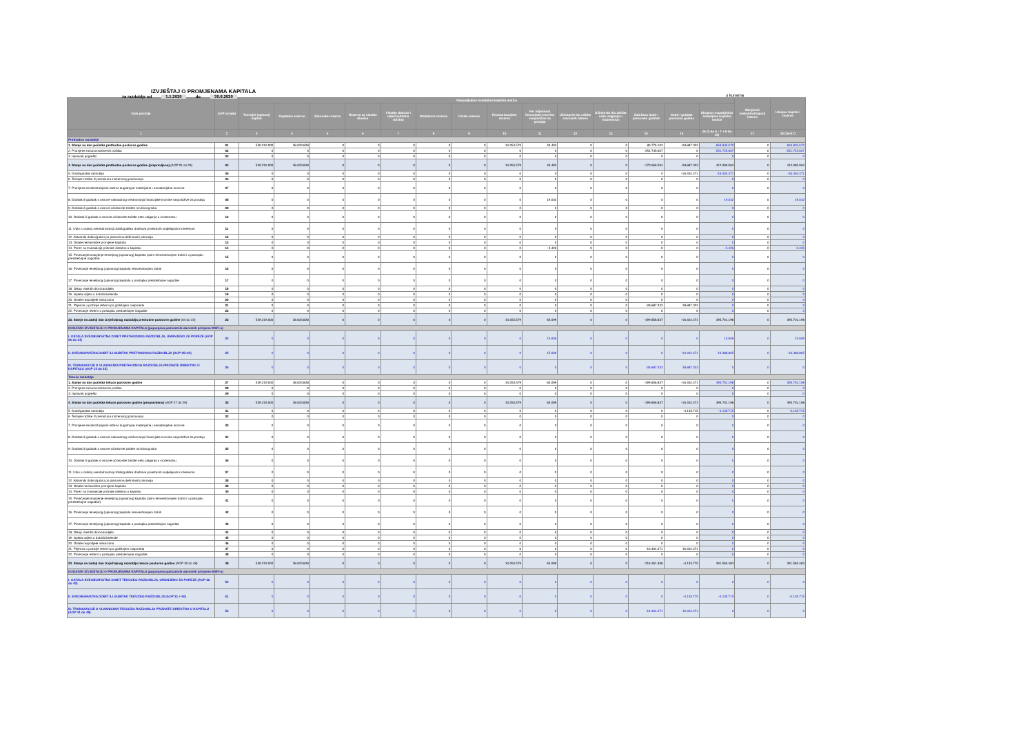IZVJEŠTAJ O PROMJENAMA KAPITALA
za razdoblje od 1.1.2020 do 30.6.2020
u kunama
| Opis pozicije | AOP oznaka | Raspodjeljivo imateljima kapitala matice | | | | | | | | | | | | | | Manjinski (nekontrolirajući) interes | Ukupno kapital i rezerve |
| --- | --- | --- | --- | --- | --- | --- | --- | --- | --- | --- | --- | --- | --- | --- | --- | --- | --- |
| | | Temeljni (upisani) kapital | Kapitalne rezerve | Zakonske rezerve | Rezerve za vlastite dionice | Vlastite dionice i udjeli (odbitna stavka) | Statutarne rezerve | Ostale rezerve | Revalorizacijske rezerve | Fer vrijednost financijske imovine raspoložive za prodaju | Učinkoviti dio zaštite novčanih tokova | Učinkoviti dio zaštite neto ulaganja u inozemstvo | Zadržana dobit / preneseni gubitak | Dobit / gubitak poslovne godine | Ukupno raspodjeljivo imateljima kapitala matice | | |
| 1 | 2 | 3 | 4 | 5 | 6 | 7 | 8 | 9 | 10 | 11 | 12 | 13 | 14 | 15 | 16 (3 do 6 - 7 + 8 do 15) | 17 | 18 (16+17) |
| Prethodno razdoblje | | | | | | | | | | | | | | | | | |
| 1. Stanje na dan početka prethodne poslovne godine | 01 | 539.219.000 | 38.623.828 | 0 | 0 | 0 | 0 | 0 | 34.054.579 | 49.493 | 0 | 0 | 80.776.103 | -28.887.333 | 663.835.670 | 0 | 663.835.670 |
| 2. Promjene računovodstvenih politika | 02 | 0 | 0 | 0 | 0 | 0 | 0 | 0 | 0 | 0 | 0 | 0 | -251.745.607 | 0 | -251.745.607 | 0 | -251.745.607 |
| 3. Ispravak pogreški | 03 | 0 | 0 | 0 | 0 | 0 | 0 | 0 | 0 | 0 | 0 | 0 | 0 | 0 | 0 | 0 | 0 |
| 4. Stanje na dan početka prethodne poslovne godine (prepravljeno) (AOP 01 do 03) | 04 | 539.219.000 | 38.623.828 | 0 | 0 | 0 | 0 | 0 | 34.054.579 | 49.493 | 0 | 0 | -170.969.504 | -28.887.333 | 412.090.063 | 0 | 412.090.063 |
| 5. Dobit/gubitak razdoblja | 05 | 0 | 0 | 0 | 0 | 0 | 0 | 0 | 0 | 0 | 0 | 0 | 0 | -16.404.471 | -16.404.471 | 0 | -16.404.471 |
| 6. Tečajne razlike iz preračuna inozemnog poslovanja | 06 | 0 | 0 | 0 | 0 | 0 | 0 | 0 | 0 | 0 | 0 | 0 | 0 | 0 | 0 | 0 | 0 |
| 7. Promjene revalorizacijskih rezervi dugotrajne materijalne i nematerijalne imovine | 07 | 0 | 0 | 0 | 0 | 0 | 0 | 0 | 0 | 0 | 0 | 0 | 0 | 0 | 0 | 0 | 0 |
| 8. Dobitak ili gubitak s osnove naknadnog vrednovanja financijske imovine raspoložive za prodaju | 08 | 0 | 0 | 0 | 0 | 0 | 0 | 0 | 0 | 19.032 | 0 | 0 | 0 | 0 | 19.032 | 0 | 19.032 |
| 9. Dobitak ili gubitak s osnove učinkovite zaštite novčanog toka | 09 | 0 | 0 | 0 | 0 | 0 | 0 | 0 | 0 | 0 | 0 | 0 | 0 | 0 | 0 | 0 | 0 |
| 10. Dobitak ili gubitak s osnove učinkovite zaštite neto ulaganja u inozemstvu | 10 | 0 | 0 | 0 | 0 | 0 | 0 | 0 | 0 | 0 | 0 | 0 | 0 | 0 | 0 | 0 | 0 |
| 11. Udio u ostaloj sveobuhvatnoj dobiti/gubitku društava povezanih sudjelujućim interesom | 11 | 0 | 0 | 0 | 0 | 0 | 0 | 0 | 0 | 0 | 0 | 0 | 0 | 0 | 0 | 0 | 0 |
| 12. Aktuarski dobici/gubici po planovima definiranih primanja | 12 | 0 | 0 | 0 | 0 | 0 | 0 | 0 | 0 | 0 | 0 | 0 | 0 | 0 | 0 | 0 | 0 |
| 13. Ostale nevlasničke promjene kapitala | 13 | 0 | 0 | 0 | 0 | 0 | 0 | 0 | 0 | 0 | 0 | 0 | 0 | 0 | 0 | 0 | 0 |
| 14. Porez na transakcije priznate direktno u kapitalu | 14 | 0 | 0 | 0 | 0 | 0 | 0 | 0 | 0 | -3.426 | 0 | 0 | 0 | 0 | -3.426 | 0 | -3.426 |
| 15. Povećanje/smanjenje temeljnog (upisanog) kapitala (osim reinvestiranjem dobiti i u postupku predstečajne nagodbe | 15 | 0 | 0 | 0 | 0 | 0 | 0 | 0 | 0 | 0 | 0 | 0 | 0 | 0 | 0 | 0 | 0 |
| 16. Povećanje temeljnog (upisanog) kapitala reinvestiranjem dobiti | 16 | 0 | 0 | 0 | 0 | 0 | 0 | 0 | 0 | 0 | 0 | 0 | 0 | 0 | 0 | 0 | 0 |
| 17. Povećanje temeljnog (upisanog) kapitala u postupku predstečajne nagodbe | 17 | 0 | 0 | 0 | 0 | 0 | 0 | 0 | 0 | 0 | 0 | 0 | 0 | 0 | 0 | 0 | 0 |
| 18. Otkup vlastitih dionica/udjela | 18 | 0 | 0 | 0 | 0 | 0 | 0 | 0 | 0 | 0 | 0 | 0 | 0 | 0 | 0 | 0 | 0 |
| 19. Isplata udjela u dobiti/dividende | 19 | 0 | 0 | 0 | 0 | 0 | 0 | 0 | 0 | 0 | 0 | 0 | 0 | 0 | 0 | 0 | 0 |
| 20. Ostale raspodjele vlasnicima | 20 | 0 | 0 | 0 | 0 | 0 | 0 | 0 | 0 | 0 | 0 | 0 | 0 | 0 | 0 | 0 | 0 |
| 21. Prijenos u pozicije rezervi po godišnjem rasporedu | 21 | 0 | 0 | 0 | 0 | 0 | 0 | 0 | 0 | 0 | 0 | 0 | -28.887.333 | 28.887.333 | 0 | 0 | 0 |
| 22. Povećanje rezervi u postupku predstečajne nagodbe | 22 | 0 | 0 | 0 | 0 | 0 | 0 | 0 | 0 | 0 | 0 | 0 | 0 | 0 | 0 | 0 | 0 |
| 23. Stanje na zadnji dan izvještajnog razdoblja prethodne poslovne godine (04 do 22) | 23 | 539.219.000 | 38.623.828 | 0 | 0 | 0 | 0 | 0 | 34.054.579 | 65.099 | 0 | 0 | -199.856.837 | -16.404.471 | 395.701.198 | 0 | 395.701.198 |
| DODATAK IZVJEŠTAJU O PROMJENAMA KAPITALA (popunjava poduzetnik obveznik primjene MSFI-a) | | | | | | | | | | | | | | | | | |
| I. OSTALA SVEOBUHVATNA DOBIT PRETHODNOG RAZDOBLJA, UMANJENO ZA POREZE (AOP 06 do 14) | 24 | 0 | 0 | 0 | 0 | 0 | 0 | 0 | 0 | 15.606 | 0 | 0 | 0 | 0 | 15.606 | 0 | 15.606 |
| II. SVEOBUHVATNA DOBIT ILI GUBITAK PRETHODNOG RAZDOBLJA (AOP 05+24) | 25 | 0 | 0 | 0 | 0 | 0 | 0 | 0 | 0 | 15.606 | 0 | 0 | 0 | -16.404.471 | -16.388.865 | 0 | -16.388.865 |
| III. TRANSAKCIJE S VLASNICIMA PRETHODNOG RAZDOBLJA PRIZNATE DIREKTNO U KAPITALU (AOP 15 do 22) | 26 | 0 | 0 | 0 | 0 | 0 | 0 | 0 | 0 | 0 | 0 | 0 | -28.887.333 | 28.887.333 | 0 | 0 | 0 |
| Tekuće razdoblje | | | | | | | | | | | | | | | | | |
| 1. Stanje na dan početka tekuće poslovne godine | 27 | 539.219.000 | 38.623.828 | 0 | 0 | 0 | 0 | 0 | 34.054.579 | 65.099 | 0 | 0 | -199.856.837 | -16.404.471 | 395.701.198 | 0 | 395.701.198 |
| 2. Promjene računovodstvenih politika | 28 | 0 | 0 | 0 | 0 | 0 | 0 | 0 | 0 | 0 | 0 | 0 | 0 | 0 | 0 | 0 | 0 |
| 3. Ispravak pogreški | 29 | 0 | 0 | 0 | 0 | 0 | 0 | 0 | 0 | 0 | 0 | 0 | 0 | 0 | 0 | 0 | 0 |
| 4. Stanje na dan početka tekuće poslovne godine (prepravljeno) (AOP 27 do 29) | 30 | 539.219.000 | 38.623.828 | 0 | 0 | 0 | 0 | 0 | 34.054.579 | 65.099 | 0 | 0 | -199.856.837 | -16.404.471 | 395.701.198 | 0 | 395.701.198 |
| 5. Dobit/gubitak razdoblja | 31 | 0 | 0 | 0 | 0 | 0 | 0 | 0 | 0 | 0 | 0 | 0 | 0 | -4.135.715 | -4.135.715 | 0 | -4.135.715 |
| 6. Tečajne razlike iz preračuna inozemnog poslovanja | 32 | 0 | 0 | 0 | 0 | 0 | 0 | 0 | 0 | 0 | 0 | 0 | 0 | 0 | 0 | 0 | 0 |
| 7. Promjene revalorizacijskih rezervi dugotrajne materijalne i nematerijalne imovine | 33 | 0 | 0 | 0 | 0 | 0 | 0 | 0 | 0 | 0 | 0 | 0 | 0 | 0 | 0 | 0 | 0 |
| 8. Dobitak ili gubitak s osnove naknadnog vrednovanja financijske imovine raspoložive za prodaju | 34 | 0 | 0 | 0 | 0 | 0 | 0 | 0 | 0 | 0 | 0 | 0 | 0 | 0 | 0 | 0 | 0 |
| 9. Dobitak ili gubitak s osnove učinkovite zaštite novčanog toka | 35 | 0 | 0 | 0 | 0 | 0 | 0 | 0 | 0 | 0 | 0 | 0 | 0 | 0 | 0 | 0 | 0 |
| 10. Dobitak ili gubitak s osnove učinkovite zaštite neto ulaganja u inozemstvu | 36 | 0 | 0 | 0 | 0 | 0 | 0 | 0 | 0 | 0 | 0 | 0 | 0 | 0 | 0 | 0 | 0 |
| 11. Udio u ostaloj sveobuhvatnoj dobiti/gubitku društava povezanih sudjelujućim interesom | 37 | 0 | 0 | 0 | 0 | 0 | 0 | 0 | 0 | 0 | 0 | 0 | 0 | 0 | 0 | 0 | 0 |
| 12. Aktuarski dobici/gubici po planovima definiranih primanja | 38 | 0 | 0 | 0 | 0 | 0 | 0 | 0 | 0 | 0 | 0 | 0 | 0 | 0 | 0 | 0 | 0 |
| 13. Ostale nevlasničke promjene kapitala | 39 | 0 | 0 | 0 | 0 | 0 | 0 | 0 | 0 | 0 | 0 | 0 | 0 | 0 | 0 | 0 | 0 |
| 14. Porez na transakcije priznate direktno u kapitalu | 40 | 0 | 0 | 0 | 0 | 0 | 0 | 0 | 0 | 0 | 0 | 0 | 0 | 0 | 0 | 0 | 0 |
| 15. Povećanje/smanjenje temeljnog (upisanog) kapitala (osim reinvestiranjem dobiti i u postupku predstečajne nagodbe) | 41 | 0 | 0 | 0 | 0 | 0 | 0 | 0 | 0 | 0 | 0 | 0 | 0 | 0 | 0 | 0 | 0 |
| 16. Povećanje temeljnog (upisanog) kapitala reinvestiranjem dobiti | 42 | 0 | 0 | 0 | 0 | 0 | 0 | 0 | 0 | 0 | 0 | 0 | 0 | 0 | 0 | 0 | 0 |
| 17. Povećanje temeljnog (upisanog) kapitala u postupku predstečajne nagodbe | 43 | 0 | 0 | 0 | 0 | 0 | 0 | 0 | 0 | 0 | 0 | 0 | 0 | 0 | 0 | 0 | 0 |
| 18. Otkup vlastitih dionica/udjela | 44 | 0 | 0 | 0 | 0 | 0 | 0 | 0 | 0 | 0 | 0 | 0 | 0 | 0 | 0 | 0 | 0 |
| 19. Isplata udjela u dobiti/dividende | 45 | 0 | 0 | 0 | 0 | 0 | 0 | 0 | 0 | 0 | 0 | 0 | 0 | 0 | 0 | 0 | 0 |
| 20. Ostale raspodjele vlasnicima | 46 | 0 | 0 | 0 | 0 | 0 | 0 | 0 | 0 | 0 | 0 | 0 | 0 | 0 | 0 | 0 | 0 |
| 21. Prijenos u pozicije rezervi po godišnjem rasporedu | 47 | 0 | 0 | 0 | 0 | 0 | 0 | 0 | 0 | 0 | 0 | 0 | -16.404.471 | 16.404.471 | 0 | 0 | 0 |
| 22. Povećanje rezervi u postupku predstečajne nagodbe | 48 | 0 | 0 | 0 | 0 | 0 | 0 | 0 | 0 | 0 | 0 | 0 | 0 | 0 | 0 | 0 | 0 |
| 23. Stanje na zadnji dan izvještajnog razdoblja tekuće poslovne godine (AOP 30 do 48) | 49 | 539.219.000 | 38.623.828 | 0 | 0 | 0 | 0 | 0 | 34.054.579 | 65.099 | 0 | 0 | -216.261.308 | -4.135.715 | 391.565.483 | 0 | 391.565.483 |
| DODATAK IZVJEŠTAJU O PROMJENAMA KAPITALA (popunjava poduzetnik obveznik primjene MSFI-a) | | | | | | | | | | | | | | | | | |
| I. OSTALA SVEOBUHVATNA DOBIT TEKUĆEG RAZDOBLJA, UMANJENO ZA POREZE (AOP 32 do 40) | 50 | 0 | 0 | 0 | 0 | 0 | 0 | 0 | 0 | 0 | 0 | 0 | 0 | 0 | 0 | 0 | 0 |
| II. SVEOBUHVATNA DOBIT ILI GUBITAK TEKUĆEG RAZDOBLJA (AOP 31 + 50) | 51 | 0 | 0 | 0 | 0 | 0 | 0 | 0 | 0 | 0 | 0 | 0 | 0 | -4.135.715 | -4.135.715 | 0 | -4.135.715 |
| III. TRANSAKCIJE S VLASNICIMA TEKUĆEG RAZDOBLJA PRIZNATE DIREKTNO U KAPITALU (AOP 41 do 48) | 52 | 0 | 0 | 0 | 0 | 0 | 0 | 0 | 0 | 0 | 0 | 0 | -16.404.471 | 16.404.471 | 0 | 0 | 0 |